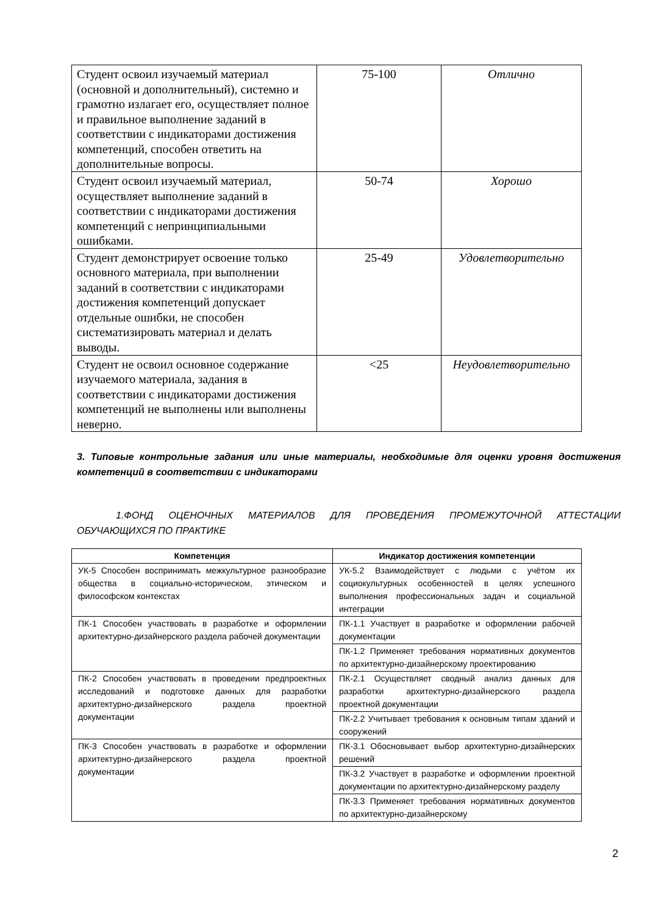| Студент освоил изучаемый материал (основной и дополнительный), системно и грамотно излагает его, осуществляет полное и правильное выполнение заданий в соответствии с индикаторами достижения компетенций, способен ответить на дополнительные вопросы. | 75-100 | Отлично |
| Студент освоил изучаемый материал, осуществляет выполнение заданий в соответствии с индикаторами достижения компетенций с непринципиальными ошибками. | 50-74 | Хорошо |
| Студент демонстрирует освоение только основного материала, при выполнении заданий в соответствии с индикаторами достижения компетенций допускает отдельные ошибки, не способен систематизировать материал и делать выводы. | 25-49 | Удовлетворительно |
| Студент не освоил основное содержание изучаемого материала, задания в соответствии с индикаторами достижения компетенций не выполнены или выполнены неверно. | <25 | Неудовлетворительно |
3. Типовые контрольные задания или иные материалы, необходимые для оценки уровня достижения компетенций в соответствии с индикаторами
1.ФОНД ОЦЕНОЧНЫХ МАТЕРИАЛОВ ДЛЯ ПРОВЕДЕНИЯ ПРОМЕЖУТОЧНОЙ АТТЕСТАЦИИ ОБУЧАЮЩИХСЯ ПО ПРАКТИКЕ
| Компетенция | Индикатор достижения компетенции |
| --- | --- |
| УК-5 Способен воспринимать межкультурное разнообразие общества в социально-историческом, этическом и философском контекстах | УК-5.2 Взаимодействует с людьми с учётом их социокультурных особенностей в целях успешного выполнения профессиональных задач и социальной интеграции |
| ПК-1 Способен участвовать в разработке и оформлении архитектурно-дизайнерского раздела рабочей документации | ПК-1.1 Участвует в разработке и оформлении рабочей документации |
| | ПК-1.2 Применяет требования нормативных документов по архитектурно-дизайнерскому проектированию |
| ПК-2 Способен участвовать в проведении предпроектных исследований и подготовке данных для разработки архитектурно-дизайнерского раздела проектной документации | ПК-2.1 Осуществляет сводный анализ данных для разработки архитектурно-дизайнерского раздела проектной документации |
| | ПК-2.2 Учитывает требования к основным типам зданий и сооружений |
| ПК-3 Способен участвовать в разработке и оформлении архитектурно-дизайнерского раздела проектной документации | ПК-3.1 Обосновывает выбор архитектурно-дизайнерских решений |
| | ПК-3.2 Участвует в разработке и оформлении проектной документации по архитектурно-дизайнерскому разделу |
| | ПК-3.3 Применяет требования нормативных документов по архитектурно-дизайнерскому |
2